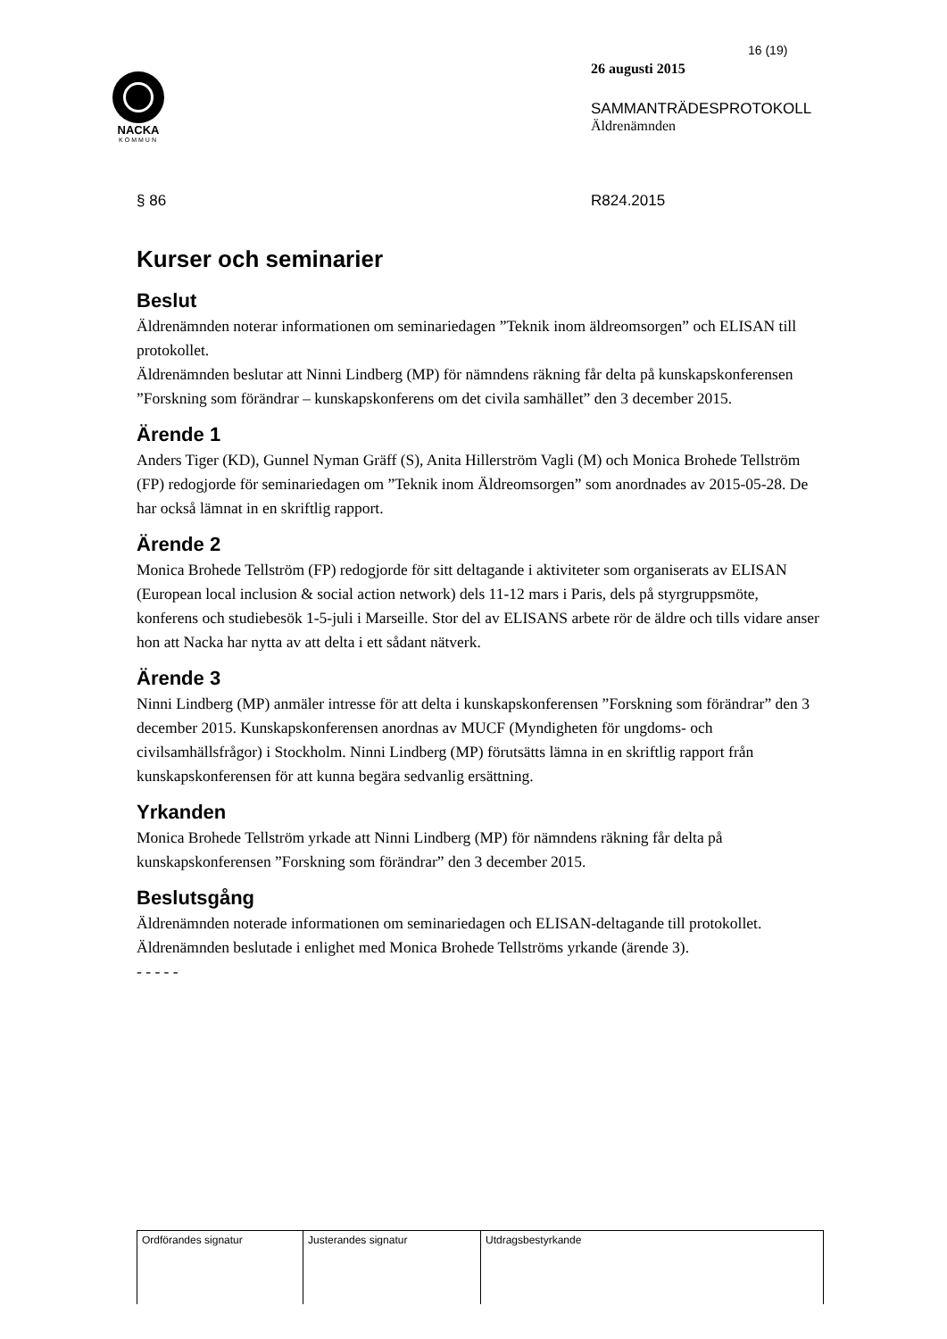16 (19)
NACKA
KOMMUN
26 augusti 2015
SAMMANTRÄDESPROTOKOLL
Äldrenämnden
§ 86 R824.2015
Kurser och seminarier
Beslut
Äldrenämnden noterar informationen om seminariedagen ”Teknik inom äldreomsorgen” och ELISAN till protokollet.
Äldrenämnden beslutar att Ninni Lindberg (MP) för nämndens räkning får delta på kunskapskonferensen ”Forskning som förändrar – kunskapskonferens om det civila samhället” den 3 december 2015.
Ärende 1
Anders Tiger (KD), Gunnel Nyman Gräff (S), Anita Hillerström Vagli (M) och Monica Brohede Tellström (FP) redogjorde för seminariedagen om ”Teknik inom Äldreomsorgen” som anordnades av 2015-05-28. De har också lämnat in en skriftlig rapport.
Ärende 2
Monica Brohede Tellström (FP) redogjorde för sitt deltagande i aktiviteter som organiserats av ELISAN (European local inclusion & social action network) dels 11-12 mars i Paris, dels på styrgruppsmöte, konferens och studiebesök 1-5-juli i Marseille. Stor del av ELISANS arbete rör de äldre och tills vidare anser hon att Nacka har nytta av att delta i ett sådant nätverk.
Ärende 3
Ninni Lindberg (MP) anmäler intresse för att delta i kunskapskonferensen ”Forskning som förändrar” den 3 december 2015. Kunskapskonferensen anordnas av MUCF (Myndigheten för ungdoms- och civilsamhällsfrågor) i Stockholm. Ninni Lindberg (MP) förutsätts lämna in en skriftlig rapport från kunskapskonferensen för att kunna begära sedvanlig ersättning.
Yrkanden
Monica Brohede Tellström yrkade att Ninni Lindberg (MP) för nämndens räkning får delta på kunskapskonferensen ”Forskning som förändrar” den 3 december 2015.
Beslutsgång
Äldrenämnden noterade informationen om seminariedagen och ELISAN-deltagande till protokollet.
Äldrenämnden beslutade i enlighet med Monica Brohede Tellströms yrkande (ärende 3).
- - - - -
| Ordförandes signatur | Justerandes signatur | Utdragsbestyrkande |